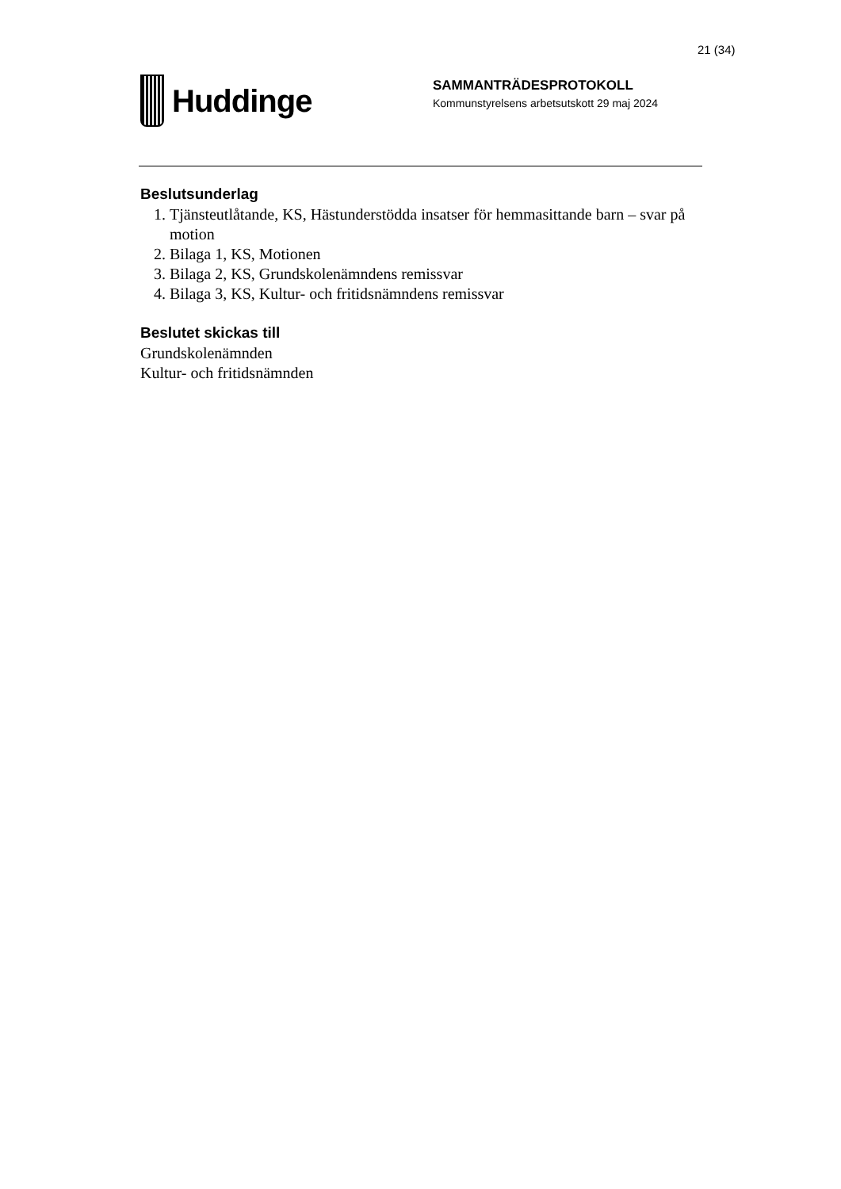21 (34)
Huddinge
SAMMANTRÄDESPROTOKOLL
Kommunstyrelsens arbetsutskott 29 maj 2024
Beslutsunderlag
1. Tjänsteutlåtande, KS, Hästunderstödda insatser för hemmasittande barn – svar på motion
2. Bilaga 1, KS, Motionen
3. Bilaga 2, KS, Grundskolenämndens remissvar
4. Bilaga 3, KS, Kultur- och fritidsnämndens remissvar
Beslutet skickas till
Grundskolenämnden
Kultur- och fritidsnämnden